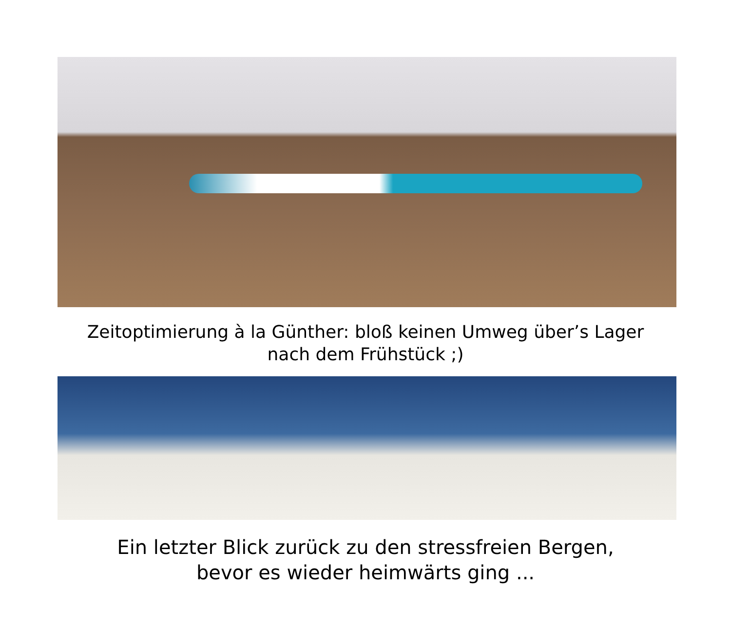Zeitoptimierung à la Günther: bloß keinen Umweg über’s Lager
nach dem Frühstück ;)
Ein letzter Blick zurück zu den stressfreien Bergen,
bevor es wieder heimwärts ging ...